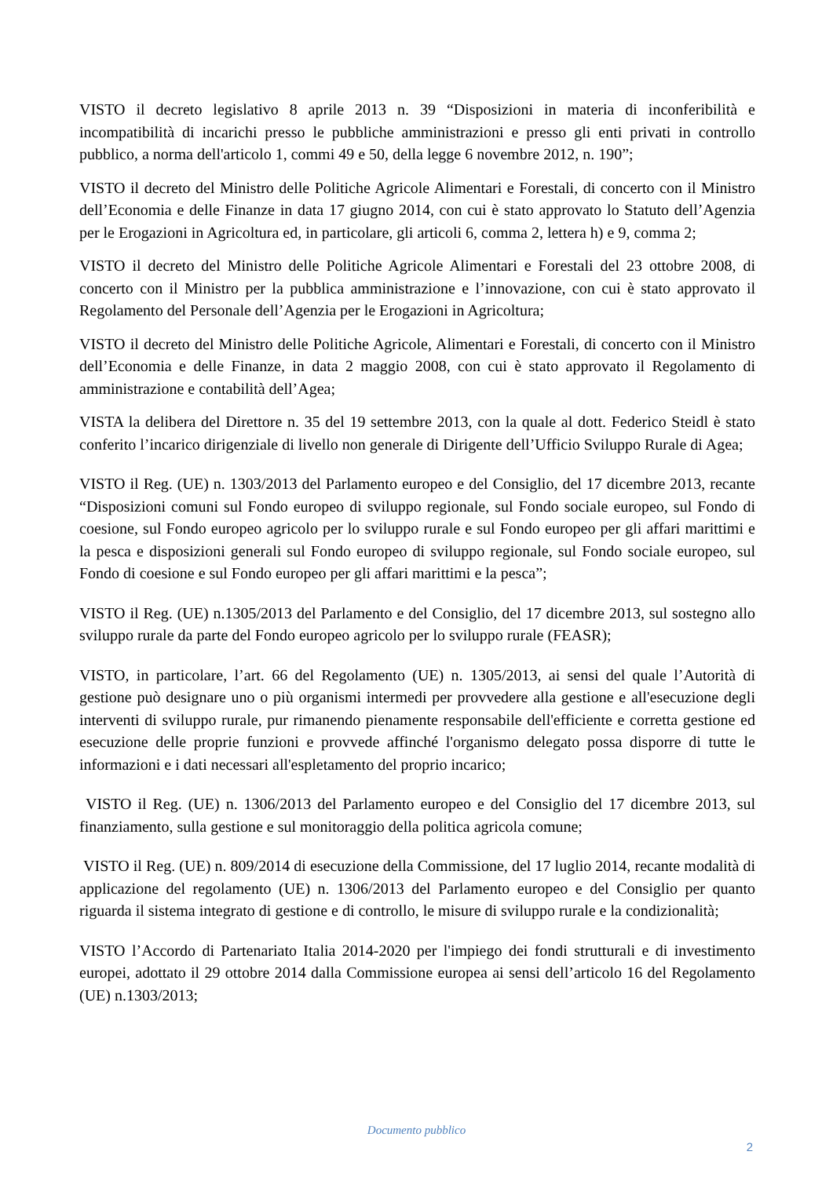VISTO il decreto legislativo 8 aprile 2013 n. 39 “Disposizioni in materia di inconferibilità e incompatibilità di incarichi presso le pubbliche amministrazioni e presso gli enti privati in controllo pubblico, a norma dell'articolo 1, commi 49 e 50, della legge 6 novembre 2012, n. 190”;
VISTO il decreto del Ministro delle Politiche Agricole Alimentari e Forestali, di concerto con il Ministro dell’Economia e delle Finanze in data 17 giugno 2014, con cui è stato approvato lo Statuto dell’Agenzia per le Erogazioni in Agricoltura ed, in particolare, gli articoli 6, comma 2, lettera h) e 9, comma 2;
VISTO il decreto del Ministro delle Politiche Agricole Alimentari e Forestali del 23 ottobre 2008, di concerto con il Ministro per la pubblica amministrazione e l’innovazione, con cui è stato approvato il Regolamento del Personale dell’Agenzia per le Erogazioni in Agricoltura;
VISTO il decreto del Ministro delle Politiche Agricole, Alimentari e Forestali, di concerto con il Ministro dell’Economia e delle Finanze, in data 2 maggio 2008, con cui è stato approvato il Regolamento di amministrazione e contabilità dell’Agea;
VISTA la delibera del Direttore n. 35 del 19 settembre 2013, con la quale al dott. Federico Steidl è stato conferito l’incarico dirigenziale di livello non generale di Dirigente dell’Ufficio Sviluppo Rurale di Agea;
VISTO il Reg. (UE) n. 1303/2013 del Parlamento europeo e del Consiglio, del 17 dicembre 2013, recante “Disposizioni comuni sul Fondo europeo di sviluppo regionale, sul Fondo sociale europeo, sul Fondo di coesione, sul Fondo europeo agricolo per lo sviluppo rurale e sul Fondo europeo per gli affari marittimi e la pesca e disposizioni generali sul Fondo europeo di sviluppo regionale, sul Fondo sociale europeo, sul Fondo di coesione e sul Fondo europeo per gli affari marittimi e la pesca”;
VISTO il Reg. (UE) n.1305/2013 del Parlamento e del Consiglio, del 17 dicembre 2013, sul sostegno allo sviluppo rurale da parte del Fondo europeo agricolo per lo sviluppo rurale (FEASR);
VISTO, in particolare, l’art. 66 del Regolamento (UE) n. 1305/2013, ai sensi del quale l’Autorità di gestione può designare uno o più organismi intermedi per provvedere alla gestione e all'esecuzione degli interventi di sviluppo rurale, pur rimanendo pienamente responsabile dell'efficiente e corretta gestione ed esecuzione delle proprie funzioni e provvede affinché l'organismo delegato possa disporre di tutte le informazioni e i dati necessari all'espletamento del proprio incarico;
VISTO il Reg. (UE) n. 1306/2013 del Parlamento europeo e del Consiglio del 17 dicembre 2013, sul finanziamento, sulla gestione e sul monitoraggio della politica agricola comune;
VISTO il Reg. (UE) n. 809/2014 di esecuzione della Commissione, del 17 luglio 2014, recante modalità di applicazione del regolamento (UE) n. 1306/2013 del Parlamento europeo e del Consiglio per quanto riguarda il sistema integrato di gestione e di controllo, le misure di sviluppo rurale e la condizionalità;
VISTO l’Accordo di Partenariato Italia 2014-2020 per l'impiego dei fondi strutturali e di investimento europei, adottato il 29 ottobre 2014 dalla Commissione europea ai sensi dell’articolo 16 del Regolamento (UE) n.1303/2013;
Documento pubblico
2